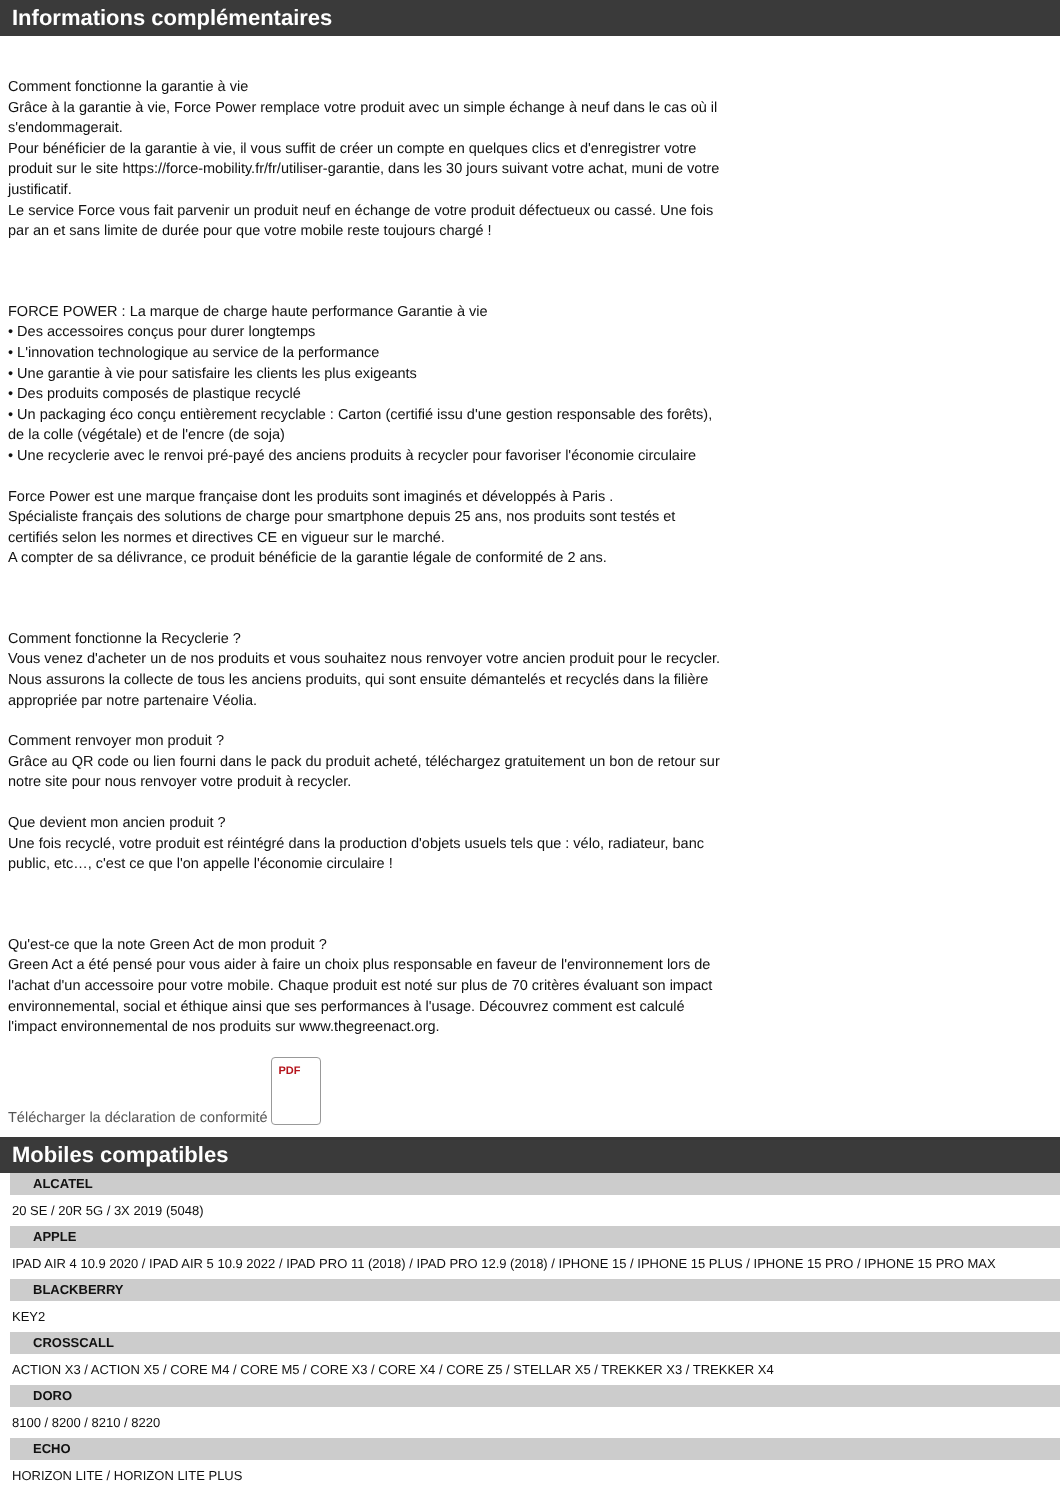Informations complémentaires
Comment fonctionne la garantie à vie
Grâce à la garantie à vie, Force Power remplace votre produit avec un simple échange à neuf dans le cas où il s'endommagerait.
Pour bénéficier de la garantie à vie, il vous suffit de créer un compte en quelques clics et d'enregistrer votre produit sur le site https://force-mobility.fr/fr/utiliser-garantie, dans les 30 jours suivant votre achat, muni de votre justificatif.
Le service Force vous fait parvenir un produit neuf en échange de votre produit défectueux ou cassé. Une fois par an et sans limite de durée pour que votre mobile reste toujours chargé !
FORCE POWER : La marque de charge haute performance Garantie à vie
• Des accessoires conçus pour durer longtemps
• L'innovation technologique au service de la performance
• Une garantie à vie pour satisfaire les clients les plus exigeants
• Des produits composés de plastique recyclé
• Un packaging éco conçu entièrement recyclable : Carton (certifié issu d'une gestion responsable des forêts), de la colle (végétale) et de l'encre (de soja)
• Une recyclerie avec le renvoi pré-payé des anciens produits à recycler pour favoriser l'économie circulaire
Force Power est une marque française dont les produits sont imaginés et développés à Paris .
Spécialiste français des solutions de charge pour smartphone depuis 25 ans, nos produits sont testés et certifiés selon les normes et directives CE en vigueur sur le marché.
A compter de sa délivrance, ce produit bénéficie de la garantie légale de conformité de 2 ans.
Comment fonctionne la Recyclerie ?
Vous venez d'acheter un de nos produits et vous souhaitez nous renvoyer votre ancien produit pour le recycler.
Nous assurons la collecte de tous les anciens produits, qui sont ensuite démantelés et recyclés dans la filière appropriée par notre partenaire Véolia.
Comment renvoyer mon produit ?
Grâce au QR code ou lien fourni dans le pack du produit acheté, téléchargez gratuitement un bon de retour sur notre site pour nous renvoyer votre produit à recycler.
Que devient mon ancien produit ?
Une fois recyclé, votre produit est réintégré dans la production d'objets usuels tels que : vélo, radiateur, banc public, etc…, c'est ce que l'on appelle l'économie circulaire !
Qu'est-ce que la note Green Act de mon produit ?
Green Act a été pensé pour vous aider à faire un choix plus responsable en faveur de l'environnement lors de l'achat d'un accessoire pour votre mobile. Chaque produit est noté sur plus de 70 critères évaluant son impact environnemental, social et éthique ainsi que ses performances à l'usage. Découvrez comment est calculé l'impact environnemental de nos produits sur www.thegreenact.org.
Télécharger la déclaration de conformité
PDF
Mobiles compatibles
ALCATEL
20 SE / 20R 5G / 3X 2019 (5048)
APPLE
IPAD AIR 4 10.9 2020 / IPAD AIR 5 10.9 2022 / IPAD PRO 11 (2018) / IPAD PRO 12.9 (2018) / IPHONE 15 / IPHONE 15 PLUS / IPHONE 15 PRO / IPHONE 15 PRO MAX
BLACKBERRY
KEY2
CROSSCALL
ACTION X3 / ACTION X5 / CORE M4 / CORE M5 / CORE X3 / CORE X4 / CORE Z5 / STELLAR X5 / TREKKER X3 / TREKKER X4
DORO
8100 / 8200 / 8210 / 8220
ECHO
HORIZON LITE / HORIZON LITE PLUS